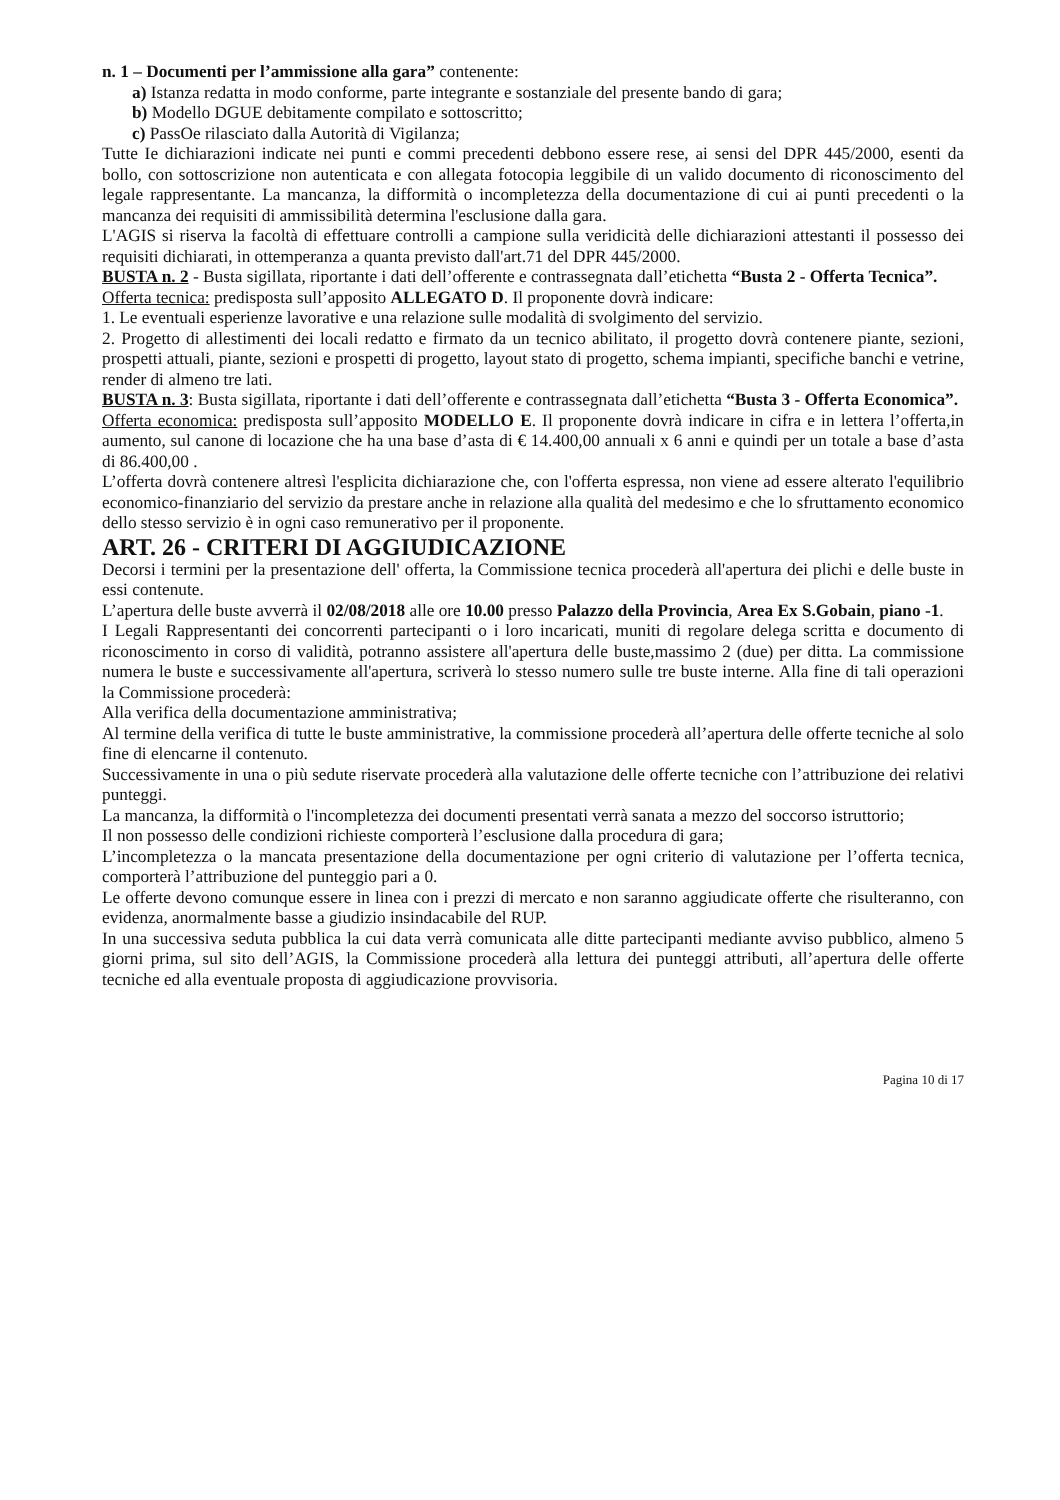n. 1 – Documenti per l’ammissione alla gara” contenente:
a) Istanza redatta in modo conforme, parte integrante e sostanziale del presente bando di gara;
b) Modello DGUE debitamente compilato e sottoscritto;
c) PassOe rilasciato dalla Autorità di Vigilanza;
Tutte Ie dichiarazioni indicate nei punti e commi precedenti debbono essere rese, ai sensi del DPR 445/2000, esenti da bollo, con sottoscrizione non autenticata e con allegata fotocopia leggibile di un valido documento di riconoscimento del legale rappresentante. La mancanza, la difformità o incompletezza della documentazione di cui ai punti precedenti o la mancanza dei requisiti di ammissibilità determina l'esclusione dalla gara.
L'AGIS si riserva la facoltà di effettuare controlli a campione sulla veridicità delle dichiarazioni attestanti il possesso dei requisiti dichiarati, in ottemperanza a quanta previsto dall'art.71 del DPR 445/2000.
BUSTA n. 2 - Busta sigillata, riportante i dati dell’offerente e contrassegnata dall’etichetta “Busta 2 - Offerta Tecnica”.
Offerta tecnica: predisposta sull’apposito ALLEGATO D. Il proponente dovrà indicare:
1. Le eventuali esperienze lavorative e una relazione sulle modalità di svolgimento del servizio.
2. Progetto di allestimenti dei locali redatto e firmato da un tecnico abilitato, il progetto dovrà contenere piante, sezioni, prospetti attuali, piante, sezioni e prospetti di progetto, layout stato di progetto, schema impianti, specifiche banchi e vetrine, render di almeno tre lati.
BUSTA n. 3: Busta sigillata, riportante i dati dell’offerente e contrassegnata dall’etichetta “Busta 3 - Offerta Economica”.
Offerta economica: predisposta sull’apposito MODELLO E. Il proponente dovrà indicare in cifra e in lettera l’offerta,in aumento, sul canone di locazione che ha una base d’asta di € 14.400,00 annuali x 6 anni e quindi per un totale a base d’asta di 86.400,00 .
L’offerta dovrà contenere altresì l'esplicita dichiarazione che, con l'offerta espressa, non viene ad essere alterato l'equilibrio economico-finanziario del servizio da prestare anche in relazione alla qualità del medesimo e che lo sfruttamento economico dello stesso servizio è in ogni caso remunerativo per il proponente.
ART. 26 - CRITERI DI AGGIUDICAZIONE
Decorsi i termini per la presentazione dell' offerta, la Commissione tecnica procederà all'apertura dei plichi e delle buste in essi contenute.
L’apertura delle buste avverrà il 02/08/2018 alle ore 10.00 presso Palazzo della Provincia, Area Ex S.Gobain, piano -1.
I Legali Rappresentanti dei concorrenti partecipanti o i loro incaricati, muniti di regolare delega scritta e documento di riconoscimento in corso di validità, potranno assistere all'apertura delle buste,massimo 2 (due) per ditta. La commissione numera le buste e successivamente all'apertura, scriverà lo stesso numero sulle tre buste interne. Alla fine di tali operazioni la Commissione procederà:
Alla verifica della documentazione amministrativa;
Al termine della verifica di tutte le buste amministrative, la commissione procederà all’apertura delle offerte tecniche al solo fine di elencarne il contenuto.
Successivamente in una o più sedute riservate procederà alla valutazione delle offerte tecniche con l’attribuzione dei relativi punteggi.
La mancanza, la difformità o l'incompletezza dei documenti presentati verrà sanata a mezzo del soccorso istruttorio;
Il non possesso delle condizioni richieste comporterà l’esclusione dalla procedura di gara;
L’incompletezza o la mancata presentazione della documentazione per ogni criterio di valutazione per l’offerta tecnica, comporterà l’attribuzione del punteggio pari a 0.
Le offerte devono comunque essere in linea con i prezzi di mercato e non saranno aggiudicate offerte che risulteranno, con evidenza, anormalmente basse a giudizio insindacabile del RUP.
In una successiva seduta pubblica la cui data verrà comunicata alle ditte partecipanti mediante avviso pubblico, almeno 5 giorni prima, sul sito dell’AGIS, la Commissione procederà alla lettura dei punteggi attributi, all’apertura delle offerte tecniche ed alla eventuale proposta di aggiudicazione provvisoria.
Pagina 10 di 17